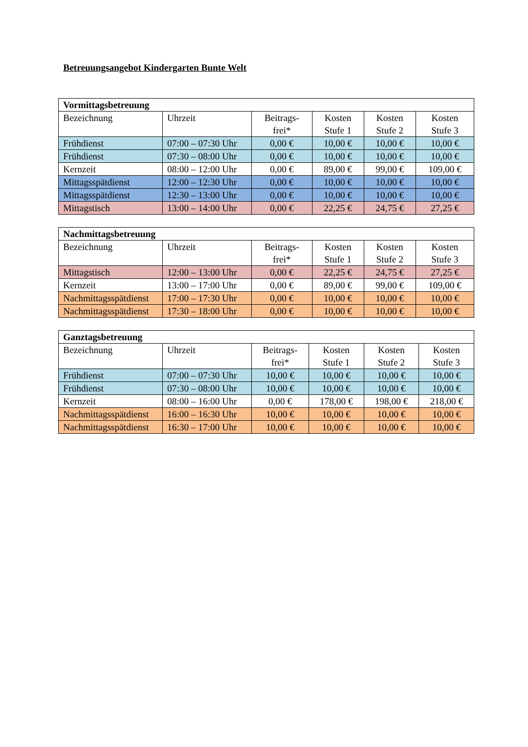Betreuungsangebot Kindergarten Bunte Welt
| Vormittagsbetreuung | | | | | |
| --- | --- | --- | --- | --- | --- |
| Bezeichnung | Uhrzeit | Beitrags- frei* | Kosten Stufe 1 | Kosten Stufe 2 | Kosten Stufe 3 |
| Frühdienst | 07:00 – 07:30 Uhr | 0,00 € | 10,00 € | 10,00 € | 10,00 € |
| Frühdienst | 07:30 – 08:00 Uhr | 0,00 € | 10,00 € | 10,00 € | 10,00 € |
| Kernzeit | 08:00 – 12:00 Uhr | 0,00 € | 89,00 € | 99,00 € | 109,00 € |
| Mittagsspätdienst | 12:00 – 12:30 Uhr | 0,00 € | 10,00 € | 10,00 € | 10,00 € |
| Mittagsspätdienst | 12:30 – 13:00 Uhr | 0,00 € | 10,00 € | 10,00 € | 10,00 € |
| Mittagstisch | 13:00 – 14:00 Uhr | 0,00 € | 22,25 € | 24,75 € | 27,25 € |
| Nachmittagsbetreuung | | | | | |
| --- | --- | --- | --- | --- | --- |
| Bezeichnung | Uhrzeit | Beitrags- frei* | Kosten Stufe 1 | Kosten Stufe 2 | Kosten Stufe 3 |
| Mittagstisch | 12:00 – 13:00 Uhr | 0,00 € | 22,25 € | 24,75 € | 27,25 € |
| Kernzeit | 13:00 – 17:00 Uhr | 0,00 € | 89,00 € | 99,00 € | 109,00 € |
| Nachmittagsspätdienst | 17:00 – 17:30 Uhr | 0,00 € | 10,00 € | 10,00 € | 10,00 € |
| Nachmittagsspätdienst | 17:30 – 18:00 Uhr | 0,00 € | 10,00 € | 10,00 € | 10,00 € |
| Ganztagsbetreuung | | | | | |
| --- | --- | --- | --- | --- | --- |
| Bezeichnung | Uhrzeit | Beitrags- frei* | Kosten Stufe 1 | Kosten Stufe 2 | Kosten Stufe 3 |
| Frühdienst | 07:00 – 07:30 Uhr | 10,00 € | 10,00 € | 10,00 € | 10,00 € |
| Frühdienst | 07:30 – 08:00 Uhr | 10,00 € | 10,00 € | 10,00 € | 10,00 € |
| Kernzeit | 08:00 – 16:00 Uhr | 0,00 € | 178,00 € | 198,00 € | 218,00 € |
| Nachmittagsspätdienst | 16:00 – 16:30 Uhr | 10,00 € | 10,00 € | 10,00 € | 10,00 € |
| Nachmittagsspätdienst | 16:30 – 17:00 Uhr | 10,00 € | 10,00 € | 10,00 € | 10,00 € |